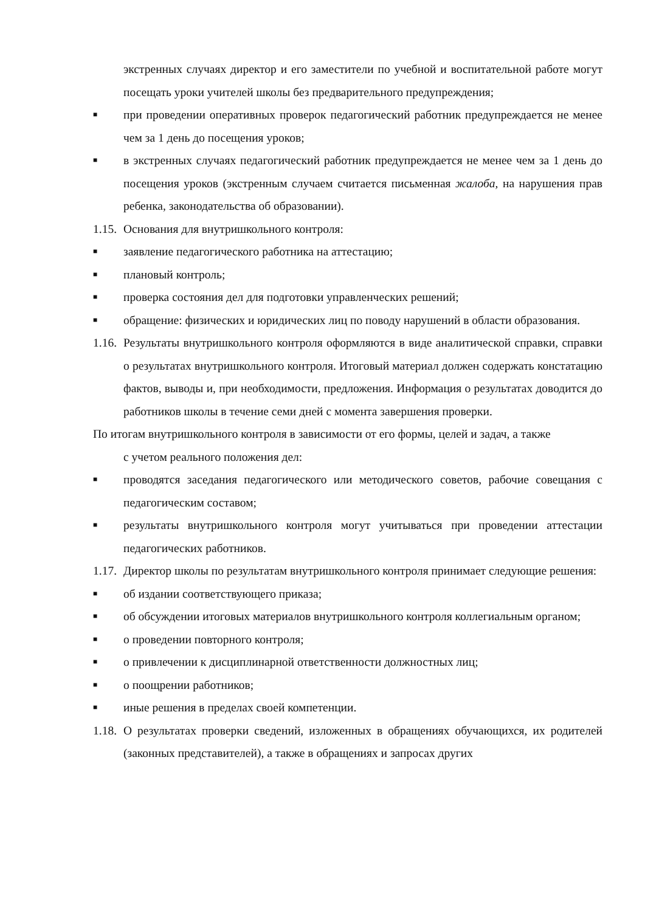экстренных случаях директор и его заместители по учебной и воспитательной работе могут посещать уроки учителей школы без предварительного предупреждения;
■ при проведении оперативных проверок педагогический работник предупреждается не менее чем за 1 день до посещения уроков;
■ в экстренных случаях педагогический работник предупреждается не менее чем за 1 день до посещения уроков (экстренным случаем считается письменная жалоба, на нарушения прав ребенка, законодательства об образовании).
1.15. Основания для внутришкольного контроля:
■ заявление педагогического работника на аттестацию;
■ плановый контроль;
■ проверка состояния дел для подготовки управленческих решений;
■ обращение: физических и юридических лиц по поводу нарушений в области образования.
1.16. Результаты внутришкольного контроля оформляются в виде аналитической справки, справки о результатах внутришкольного контроля. Итоговый материал должен содержать констатацию фактов, выводы и, при необходимости, предложения. Информация о результатах доводится до работников школы в течение семи дней с момента завершения проверки.
По итогам внутришкольного контроля в зависимости от его формы, целей и задач, а также
с учетом реального положения дел:
■ проводятся заседания педагогического или методического советов, рабочие совещания с педагогическим составом;
■ результаты внутришкольного контроля могут учитываться при проведении аттестации педагогических работников.
1.17. Директор школы по результатам внутришкольного контроля принимает следующие решения:
■ об издании соответствующего приказа;
■ об обсуждении итоговых материалов внутришкольного контроля коллегиальным органом;
■ о проведении повторного контроля;
■ о привлечении к дисциплинарной ответственности должностных лиц;
■ о поощрении работников;
■ иные решения в пределах своей компетенции.
1.18. О результатах проверки сведений, изложенных в обращениях обучающихся, их родителей (законных представителей), а также в обращениях и запросах других